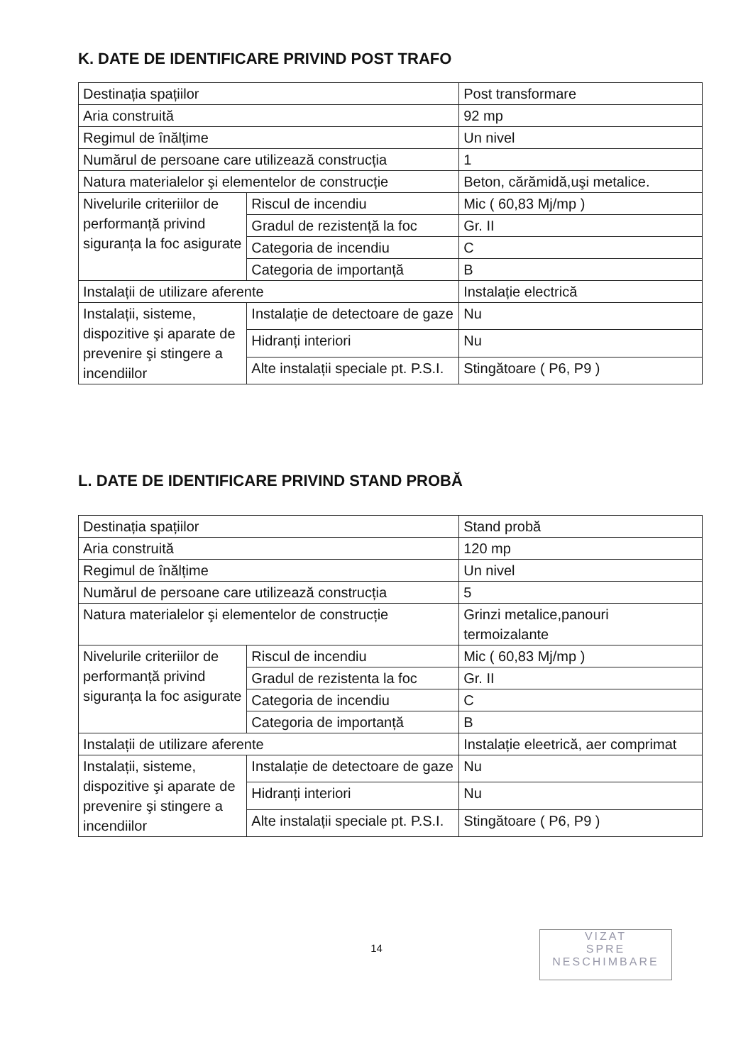K. DATE DE IDENTIFICARE PRIVIND POST TRAFO
| Destinația spațiilor | | Post transformare |
| Aria construită | | 92 mp |
| Regimul de înălțime | | Un nivel |
| Numărul de persoane care utilizează construcția | | 1 |
| Natura materialelor şi elementelor de construcție | | Beton, cărămidă,uşi metalice. |
| Nivelurile criteriilor de performanță privind siguranța la foc asigurate | Riscul de incendiu | Mic ( 60,83 Mj/mp ) |
| | Gradul de rezistență la foc | Gr. II |
| | Categoria de incendiu | C |
| | Categoria de importanță | B |
| Instalații de utilizare aferente | | Instalație electrică |
| Instalații, sisteme, dispozitive şi aparate de prevenire şi stingere a incendiilor | Instalație de detectoare de gaze | Nu |
| | Hidranți interiori | Nu |
| | Alte instalații speciale pt. P.S.I. | Stingătoare ( P6, P9 ) |
L. DATE DE IDENTIFICARE PRIVIND STAND PROBĂ
| Destinația spațiilor | | Stand probă |
| Aria construită | | 120 mp |
| Regimul de înălțime | | Un nivel |
| Numărul de persoane care utilizează construcția | | 5 |
| Natura materialelor şi elementelor de construcție | | Grinzi metalice,panouri termoizalante |
| Nivelurile criteriilor de performanță privind siguranța la foc asigurate | Riscul de incendiu | Mic ( 60,83 Mj/mp ) |
| | Gradul de rezistenta la foc | Gr. II |
| | Categoria de incendiu | C |
| | Categoria de importanță | B |
| Instalații de utilizare aferente | | Instalație eleetrică, aer comprimat |
| Instalații, sisteme, dispozitive şi aparate de prevenire şi stingere a incendiilor | Instalație de detectoare de gaze | Nu |
| | Hidranți interiori | Nu |
| | Alte instalații speciale pt. P.S.I. | Stingătoare ( P6, P9 ) |
14
VIZAT
SPRE
NESCHIMBARE